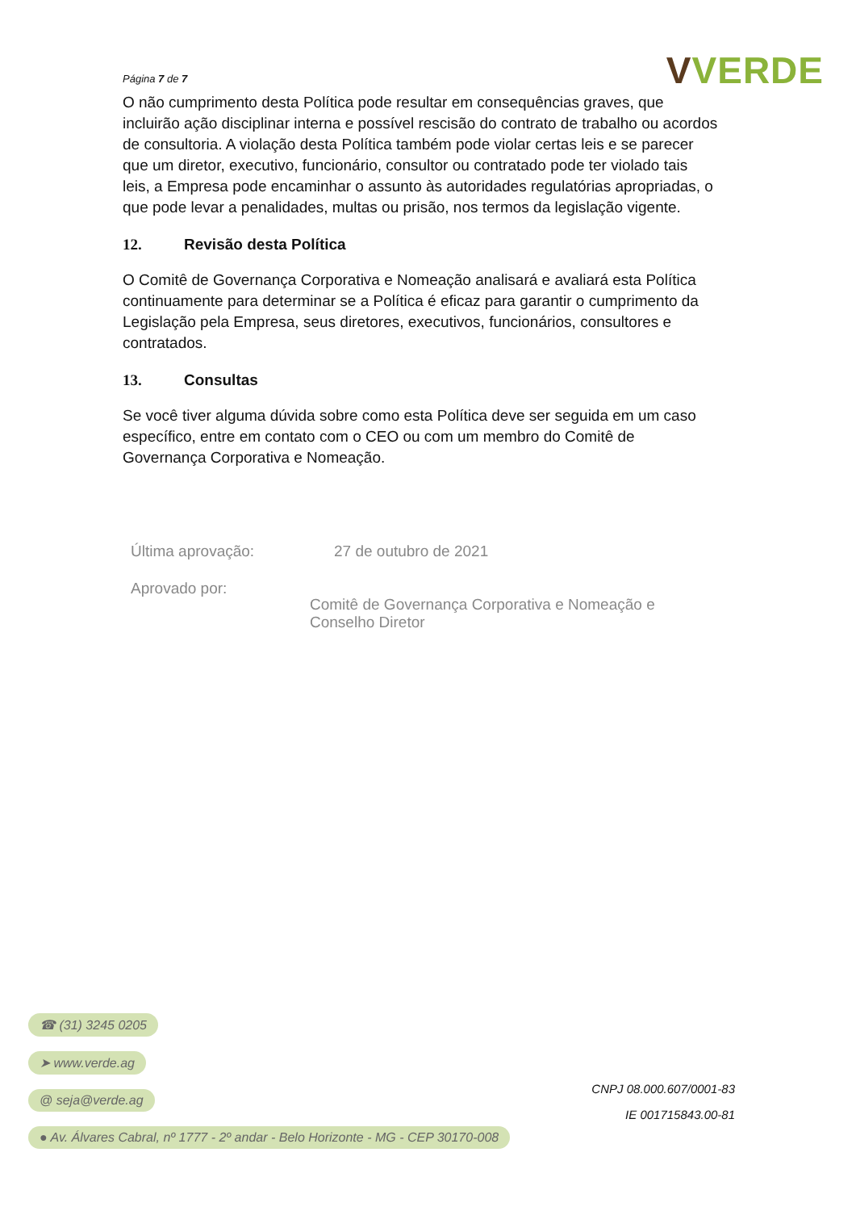Página 7 de 7
V VERDE
O não cumprimento desta Política pode resultar em consequências graves, que incluirão ação disciplinar interna e possível rescisão do contrato de trabalho ou acordos de consultoria. A violação desta Política também pode violar certas leis e se parecer que um diretor, executivo, funcionário, consultor ou contratado pode ter violado tais leis, a Empresa pode encaminhar o assunto às autoridades regulatórias apropriadas, o que pode levar a penalidades, multas ou prisão, nos termos da legislação vigente.
12. Revisão desta Política
O Comitê de Governança Corporativa e Nomeação analisará e avaliará esta Política continuamente para determinar se a Política é eficaz para garantir o cumprimento da Legislação pela Empresa, seus diretores, executivos, funcionários, consultores e contratados.
13. Consultas
Se você tiver alguma dúvida sobre como esta Política deve ser seguida em um caso específico, entre em contato com o CEO ou com um membro do Comitê de Governança Corporativa e Nomeação.
Última aprovação: 27 de outubro de 2021
Aprovado por:
Comitê de Governança Corporativa e Nomeação e Conselho Diretor
☎ (31) 3245 0205
➤ www.verde.ag
@ seja@verde.ag
● Av. Álvares Cabral, nº 1777 - 2º andar - Belo Horizonte - MG - CEP 30170-008
CNPJ 08.000.607/0001-83
IE 001715843.00-81